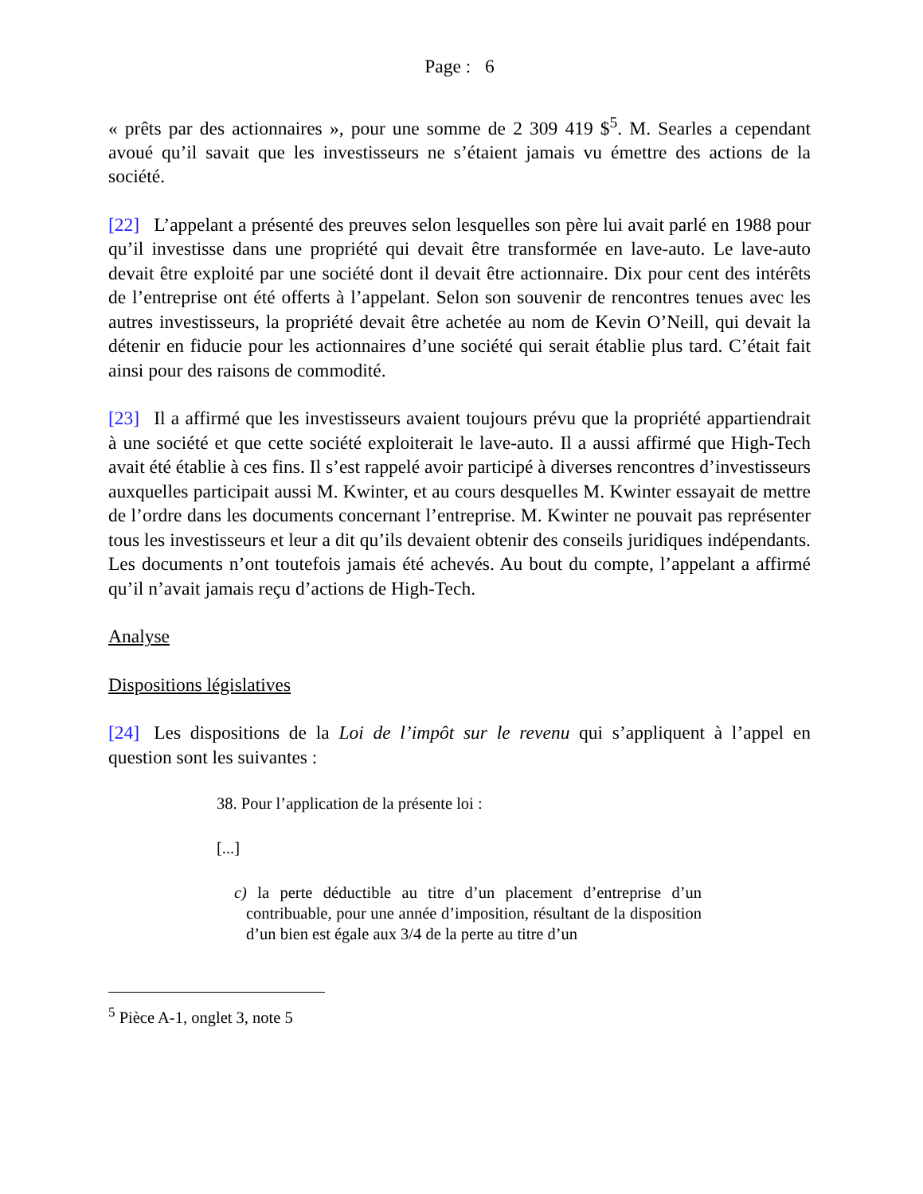Page : 6
« prêts par des actionnaires », pour une somme de 2 309 419 $<sup>5</sup>. M. Searles a cependant avoué qu’il savait que les investisseurs ne s’étaient jamais vu émettre des actions de la société.
[22] L’appelant a présenté des preuves selon lesquelles son père lui avait parlé en 1988 pour qu’il investisse dans une propriété qui devait être transformée en lave-auto. Le lave-auto devait être exploité par une société dont il devait être actionnaire. Dix pour cent des intérêts de l’entreprise ont été offerts à l’appelant. Selon son souvenir de rencontres tenues avec les autres investisseurs, la propriété devait être achetée au nom de Kevin O’Neill, qui devait la détenir en fiducie pour les actionnaires d’une société qui serait établie plus tard. C’était fait ainsi pour des raisons de commodité.
[23] Il a affirmé que les investisseurs avaient toujours prévu que la propriété appartiendrait à une société et que cette société exploiterait le lave-auto. Il a aussi affirmé que High-Tech avait été établie à ces fins. Il s’est rappelé avoir participé à diverses rencontres d’investisseurs auxquelles participait aussi M. Kwinter, et au cours desquelles M. Kwinter essayait de mettre de l’ordre dans les documents concernant l’entreprise. M. Kwinter ne pouvait pas représenter tous les investisseurs et leur a dit qu’ils devaient obtenir des conseils juridiques indépendants. Les documents n’ont toutefois jamais été achevés. Au bout du compte, l’appelant a affirmé qu’il n’avait jamais reçu d’actions de High-Tech.
Analyse
Dispositions législatives
[24] Les dispositions de la Loi de l’impôt sur le revenu qui s’appliquent à l’appel en question sont les suivantes :
38. Pour l’application de la présente loi :
[...]
c) la perte déductible au titre d’un placement d’entreprise d’un contribuable, pour une année d’imposition, résultant de la disposition d’un bien est égale aux 3/4 de la perte au titre d’un
<sup>5</sup> Pièce A-1, onglet 3, note 5